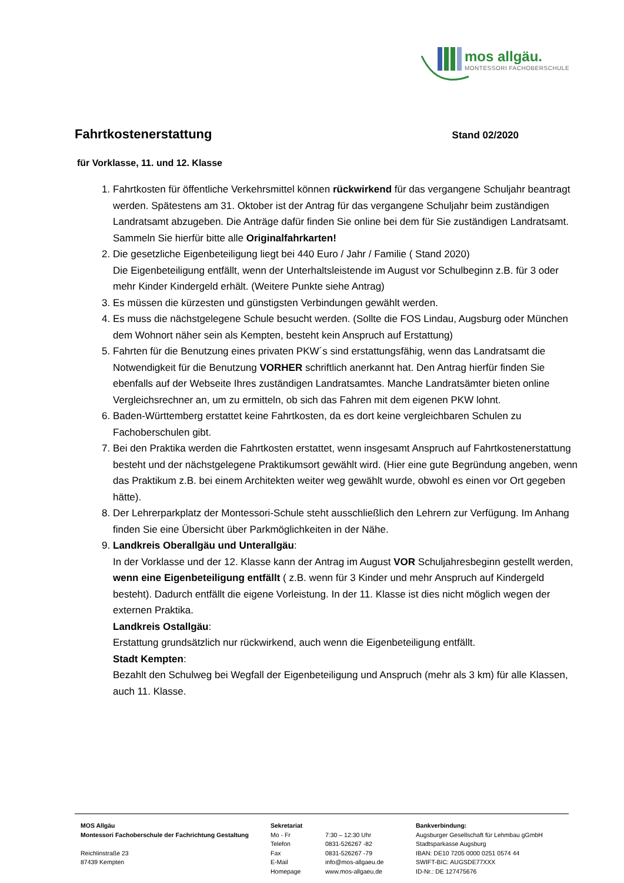mos allgäu.
MONTESSORI FACHOBERSCHULE
Fahrtkostenerstattung
Stand 02/2020
für Vorklasse, 11. und 12. Klasse
1. Fahrtkosten für öffentliche Verkehrsmittel können rückwirkend für das vergangene Schuljahr beantragt werden. Spätestens am 31. Oktober ist der Antrag für das vergangene Schuljahr beim zuständigen Landratsamt abzugeben. Die Anträge dafür finden Sie online bei dem für Sie zuständigen Landratsamt. Sammeln Sie hierfür bitte alle Originalfahrkarten!
2. Die gesetzliche Eigenbeteiligung liegt bei 440 Euro / Jahr / Familie ( Stand 2020)
Die Eigenbeteiligung entfällt, wenn der Unterhaltsleistende im August vor Schulbeginn z.B. für 3 oder mehr Kinder Kindergeld erhält. (Weitere Punkte siehe Antrag)
3. Es müssen die kürzesten und günstigsten Verbindungen gewählt werden.
4. Es muss die nächstgelegene Schule besucht werden. (Sollte die FOS Lindau, Augsburg oder München dem Wohnort näher sein als Kempten, besteht kein Anspruch auf Erstattung)
5. Fahrten für die Benutzung eines privaten PKW´s sind erstattungsfähig, wenn das Landratsamt die Notwendigkeit für die Benutzung VORHER schriftlich anerkannt hat. Den Antrag hierfür finden Sie ebenfalls auf der Webseite Ihres zuständigen Landratsamtes. Manche Landratsämter bieten online Vergleichsrechner an, um zu ermitteln, ob sich das Fahren mit dem eigenen PKW lohnt.
6. Baden-Württemberg erstattet keine Fahrtkosten, da es dort keine vergleichbaren Schulen zu Fachoberschulen gibt.
7. Bei den Praktika werden die Fahrtkosten erstattet, wenn insgesamt Anspruch auf Fahrtkostenerstattung besteht und der nächstgelegene Praktikumsort gewählt wird. (Hier eine gute Begründung angeben, wenn das Praktikum z.B. bei einem Architekten weiter weg gewählt wurde, obwohl es einen vor Ort gegeben hätte).
8. Der Lehrerparkplatz der Montessori-Schule steht ausschließlich den Lehrern zur Verfügung. Im Anhang finden Sie eine Übersicht über Parkmöglichkeiten in der Nähe.
9. Landkreis Oberallgäu und Unterallgäu:
In der Vorklasse und der 12. Klasse kann der Antrag im August VOR Schuljahresbeginn gestellt werden, wenn eine Eigenbeteiligung entfällt ( z.B. wenn für 3 Kinder und mehr Anspruch auf Kindergeld besteht). Dadurch entfällt die eigene Vorleistung. In der 11. Klasse ist dies nicht möglich wegen der externen Praktika.
Landkreis Ostallgäu:
Erstattung grundsätzlich nur rückwirkend, auch wenn die Eigenbeteiligung entfällt.
Stadt Kempten:
Bezahlt den Schulweg bei Wegfall der Eigenbeteiligung und Anspruch (mehr als 3 km) für alle Klassen, auch 11. Klasse.
MOS Allgäu
Montessori Fachoberschule der Fachrichtung Gestaltung
Reichlinstraße 23
87439 Kempten
Sekretariat
Mo - Fr 7:30 – 12:30 Uhr Telefon 0831-526267 -82 Fax 0831-526267 -79 E-Mail info@mos-allgaeu.de Homepage www.mos-allgaeu.de
Bankverbindung:
Augsburger Gesellschaft für Lehmbau gGmbH
Stadtsparkasse Augsburg
IBAN: DE10 7205 0000 0251 0574 44
SWIFT-BIC: AUGSDE77XXX
ID-Nr.: DE 127475676